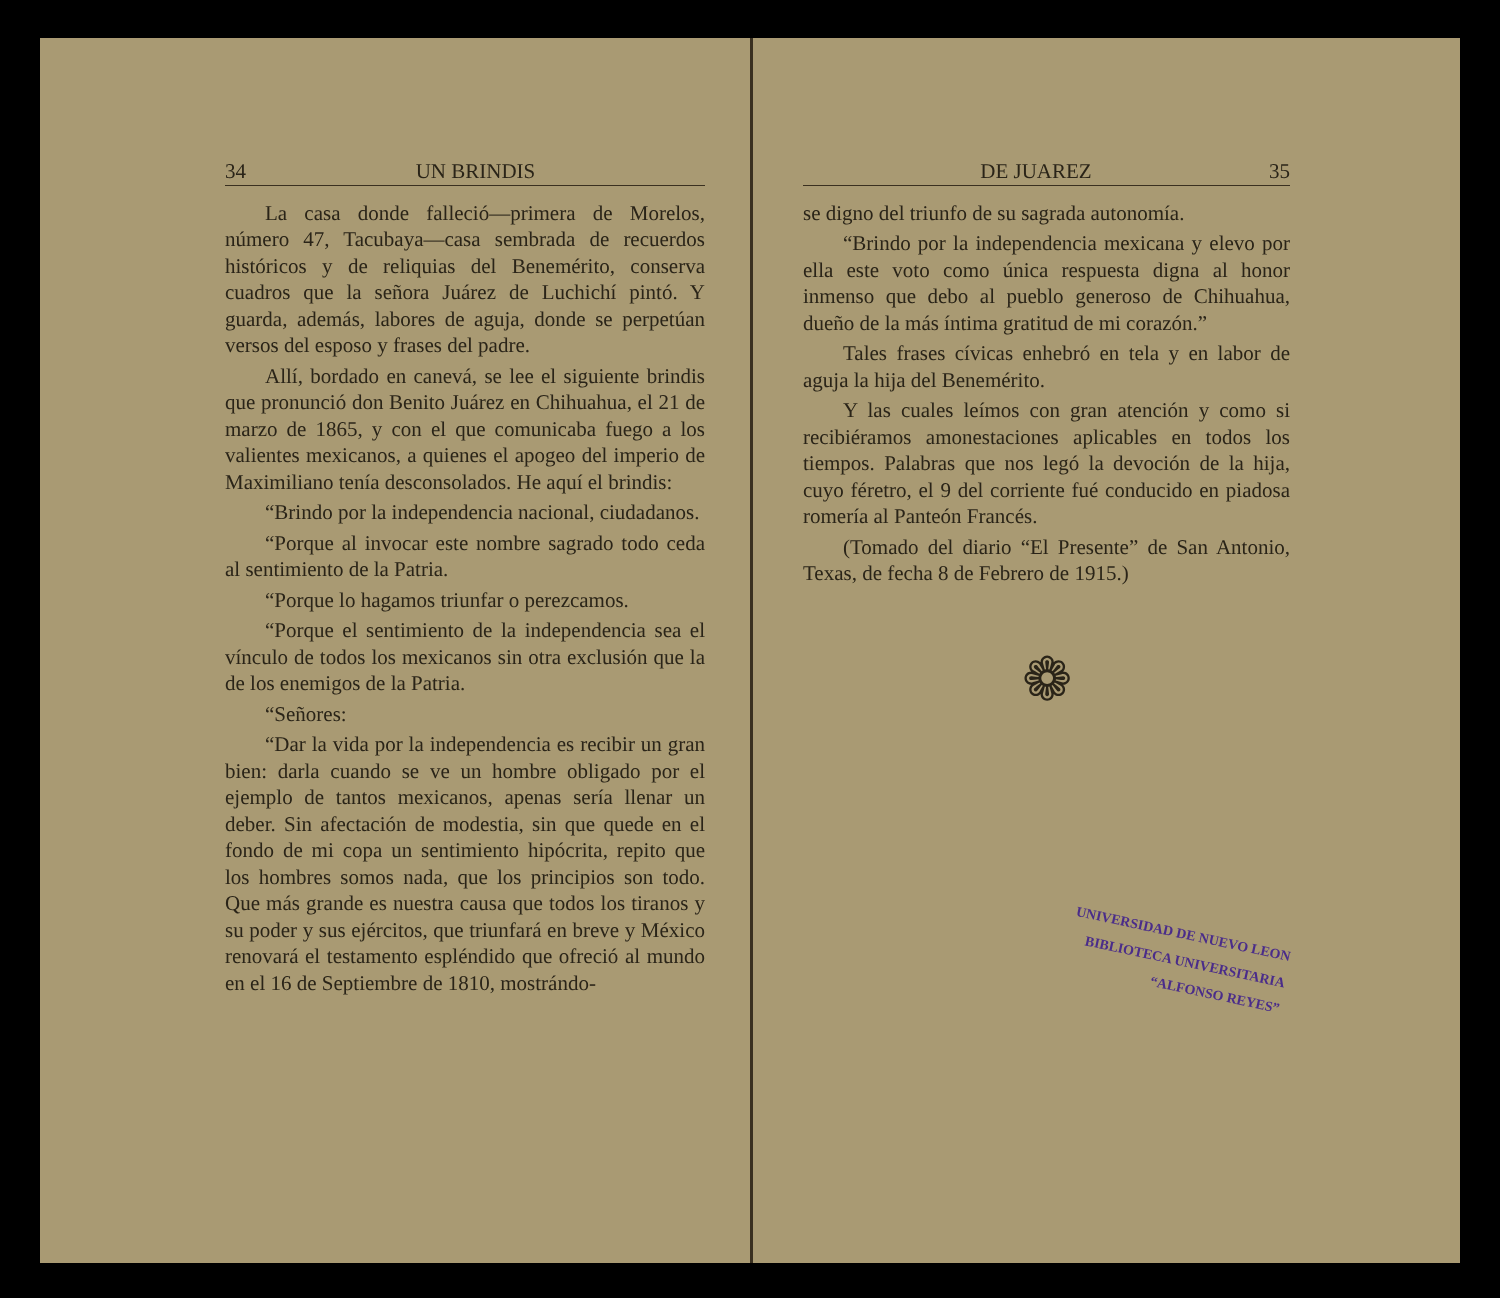34 UN BRINDIS
La casa donde falleció—primera de Morelos, número 47, Tacubaya—casa sembrada de recuerdos históricos y de reliquias del Benemérito, conserva cuadros que la señora Juárez de Luchichí pintó. Y guarda, además, labores de aguja, donde se perpetúan versos del esposo y frases del padre.
Allí, bordado en canevá, se lee el siguiente brindis que pronunció don Benito Juárez en Chihuahua, el 21 de marzo de 1865, y con el que comunicaba fuego a los valientes mexicanos, a quienes el apogeo del imperio de Maximiliano tenía desconsolados. He aquí el brindis:
“Brindo por la independencia nacional, ciudadanos.
“Porque al invocar este nombre sagrado todo ceda al sentimiento de la Patria.
“Porque lo hagamos triunfar o perezcamos.
“Porque el sentimiento de la independencia sea el vínculo de todos los mexicanos sin otra exclusión que la de los enemigos de la Patria.
“Señores:
“Dar la vida por la independencia es recibir un gran bien: darla cuando se ve un hombre obligado por el ejemplo de tantos mexicanos, apenas sería llenar un deber. Sin afectación de modestia, sin que quede en el fondo de mi copa un sentimiento hipócrita, repito que los hombres somos nada, que los principios son todo. Que más grande es nuestra causa que todos los tiranos y su poder y sus ejércitos, que triunfará en breve y México renovará el testamento espléndido que ofreció al mundo en el 16 de Septiembre de 1810, mostrándo-
DE JUAREZ 35
se digno del triunfo de su sagrada autonomía.
“Brindo por la independencia mexicana y elevo por ella este voto como única respuesta digna al honor inmenso que debo al pueblo generoso de Chihuahua, dueño de la más íntima gratitud de mi corazón.”
Tales frases cívicas enhebró en tela y en labor de aguja la hija del Benemérito.
Y las cuales leímos con gran atención y como si recibiéramos amonestaciones aplicables en todos los tiempos. Palabras que nos legó la devoción de la hija, cuyo féretro, el 9 del corriente fué conducido en piadosa romería al Panteón Francés.
(Tomado del diario “El Presente” de San Antonio, Texas, de fecha 8 de Febrero de 1915.)
❁
UNIVERSIDAD DE NUEVO LEON
BIBLIOTECA UNIVERSITARIA
“ALFONSO REYES”